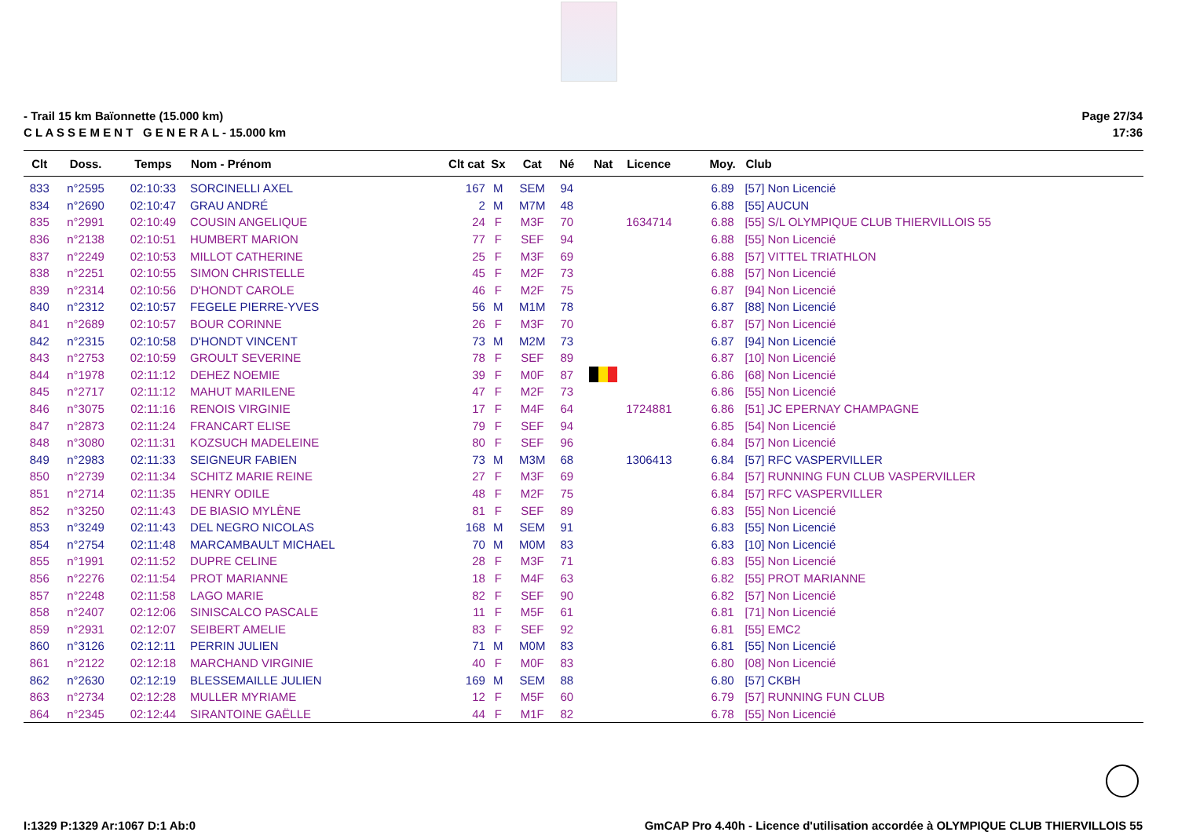- Trail 15 km Baïonnette (15.000 km)
C L A S S E M E N T G E N E R A L - 15.000 km
Page 27/34
17:36
| Clt | Doss. | Temps | Nom - Prénom | Clt cat | Sx | Cat | Né | Nat | Licence | Moy. | Club |
| --- | --- | --- | --- | --- | --- | --- | --- | --- | --- | --- | --- |
| 833 | n°2595 | 02:10:33 | SORCINELLI AXEL | 167 | M | SEM | 94 | | | 6.89 | [57] Non Licencié |
| 834 | n°2690 | 02:10:47 | GRAU ANDRÉ | 2 | M | M7M | 48 | | | 6.88 | [55] AUCUN |
| 835 | n°2991 | 02:10:49 | COUSIN ANGELIQUE | 24 | F | M3F | 70 | | 1634714 | 6.88 | [55] S/L OLYMPIQUE CLUB THIERVILLOIS 55 |
| 836 | n°2138 | 02:10:51 | HUMBERT MARION | 77 | F | SEF | 94 | | | 6.88 | [55] Non Licencié |
| 837 | n°2249 | 02:10:53 | MILLOT CATHERINE | 25 | F | M3F | 69 | | | 6.88 | [57] VITTEL TRIATHLON |
| 838 | n°2251 | 02:10:55 | SIMON CHRISTELLE | 45 | F | M2F | 73 | | | 6.88 | [57] Non Licencié |
| 839 | n°2314 | 02:10:56 | D'HONDT CAROLE | 46 | F | M2F | 75 | | | 6.87 | [94] Non Licencié |
| 840 | n°2312 | 02:10:57 | FEGELE PIERRE-YVES | 56 | M | M1M | 78 | | | 6.87 | [88] Non Licencié |
| 841 | n°2689 | 02:10:57 | BOUR CORINNE | 26 | F | M3F | 70 | | | 6.87 | [57] Non Licencié |
| 842 | n°2315 | 02:10:58 | D'HONDT VINCENT | 73 | M | M2M | 73 | | | 6.87 | [94] Non Licencié |
| 843 | n°2753 | 02:10:59 | GROULT SEVERINE | 78 | F | SEF | 89 | | | 6.87 | [10] Non Licencié |
| 844 | n°1978 | 02:11:12 | DEHEZ NOEMIE | 39 | F | M0F | 87 | | | 6.86 | [68] Non Licencié |
| 845 | n°2717 | 02:11:12 | MAHUT MARILENE | 47 | F | M2F | 73 | | | 6.86 | [55] Non Licencié |
| 846 | n°3075 | 02:11:16 | RENOIS VIRGINIE | 17 | F | M4F | 64 | | 1724881 | 6.86 | [51] JC EPERNAY CHAMPAGNE |
| 847 | n°2873 | 02:11:24 | FRANCART ELISE | 79 | F | SEF | 94 | | | 6.85 | [54] Non Licencié |
| 848 | n°3080 | 02:11:31 | KOZSUCH MADELEINE | 80 | F | SEF | 96 | | | 6.84 | [57] Non Licencié |
| 849 | n°2983 | 02:11:33 | SEIGNEUR FABIEN | 73 | M | M3M | 68 | | 1306413 | 6.84 | [57] RFC VASPERVILLER |
| 850 | n°2739 | 02:11:34 | SCHITZ MARIE REINE | 27 | F | M3F | 69 | | | 6.84 | [57] RUNNING FUN CLUB VASPERVILLER |
| 851 | n°2714 | 02:11:35 | HENRY ODILE | 48 | F | M2F | 75 | | | 6.84 | [57] RFC VASPERVILLER |
| 852 | n°3250 | 02:11:43 | DE BIASIO MYLÈNE | 81 | F | SEF | 89 | | | 6.83 | [55] Non Licencié |
| 853 | n°3249 | 02:11:43 | DEL NEGRO NICOLAS | 168 | M | SEM | 91 | | | 6.83 | [55] Non Licencié |
| 854 | n°2754 | 02:11:48 | MARCAMBAULT MICHAEL | 70 | M | M0M | 83 | | | 6.83 | [10] Non Licencié |
| 855 | n°1991 | 02:11:52 | DUPRE CELINE | 28 | F | M3F | 71 | | | 6.83 | [55] Non Licencié |
| 856 | n°2276 | 02:11:54 | PROT MARIANNE | 18 | F | M4F | 63 | | | 6.82 | [55] PROT MARIANNE |
| 857 | n°2248 | 02:11:58 | LAGO MARIE | 82 | F | SEF | 90 | | | 6.82 | [57] Non Licencié |
| 858 | n°2407 | 02:12:06 | SINISCALCO PASCALE | 11 | F | M5F | 61 | | | 6.81 | [71] Non Licencié |
| 859 | n°2931 | 02:12:07 | SEIBERT AMELIE | 83 | F | SEF | 92 | | | 6.81 | [55] EMC2 |
| 860 | n°3126 | 02:12:11 | PERRIN JULIEN | 71 | M | M0M | 83 | | | 6.81 | [55] Non Licencié |
| 861 | n°2122 | 02:12:18 | MARCHAND VIRGINIE | 40 | F | M0F | 83 | | | 6.80 | [08] Non Licencié |
| 862 | n°2630 | 02:12:19 | BLESSEMAILLE JULIEN | 169 | M | SEM | 88 | | | 6.80 | [57] CKBH |
| 863 | n°2734 | 02:12:28 | MULLER MYRIAME | 12 | F | M5F | 60 | | | 6.79 | [57] RUNNING FUN CLUB |
| 864 | n°2345 | 02:12:44 | SIRANTOINE GAËLLE | 44 | F | M1F | 82 | | | 6.78 | [55] Non Licencié |
I:1329 P:1329 Ar:1067 D:1 Ab:0 GmCAP Pro 4.40h - Licence d'utilisation accordée à OLYMPIQUE CLUB THIERVILLOIS 55